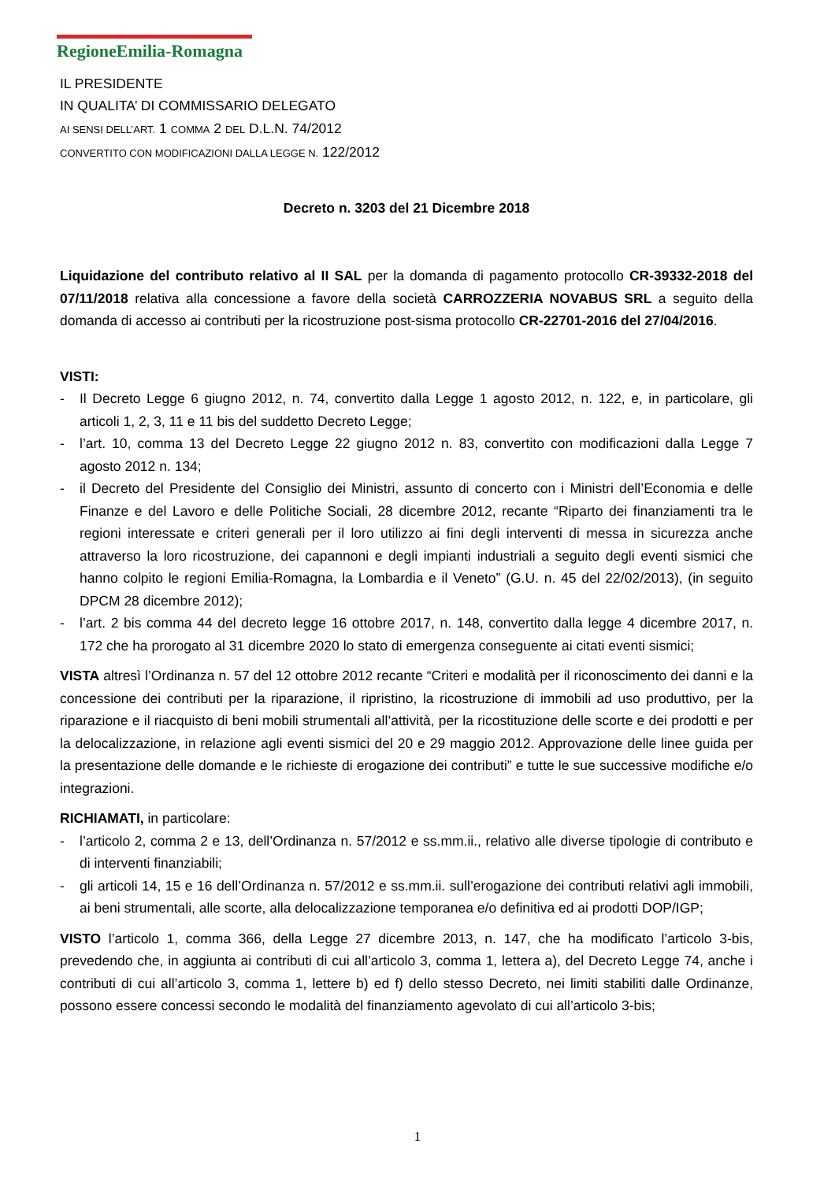RegioneEmilia-Romagna
IL PRESIDENTE
IN QUALITA’ DI COMMISSARIO DELEGATO
AI SENSI DELL’ART. 1 COMMA 2 DEL D.L.N. 74/2012
CONVERTITO CON MODIFICAZIONI DALLA LEGGE N. 122/2012
Decreto n. 3203 del 21 Dicembre 2018
Liquidazione del contributo relativo al II SAL per la domanda di pagamento protocollo CR-39332-2018 del 07/11/2018 relativa alla concessione a favore della società CARROZZERIA NOVABUS SRL a seguito della domanda di accesso ai contributi per la ricostruzione post-sisma protocollo CR-22701-2016 del 27/04/2016.
VISTI:
- Il Decreto Legge 6 giugno 2012, n. 74, convertito dalla Legge 1 agosto 2012, n. 122, e, in particolare, gli articoli 1, 2, 3, 11 e 11 bis del suddetto Decreto Legge;
- l’art. 10, comma 13 del Decreto Legge 22 giugno 2012 n. 83, convertito con modificazioni dalla Legge 7 agosto 2012 n. 134;
- il Decreto del Presidente del Consiglio dei Ministri, assunto di concerto con i Ministri dell’Economia e delle Finanze e del Lavoro e delle Politiche Sociali, 28 dicembre 2012, recante “Riparto dei finanziamenti tra le regioni interessate e criteri generali per il loro utilizzo ai fini degli interventi di messa in sicurezza anche attraverso la loro ricostruzione, dei capannoni e degli impianti industriali a seguito degli eventi sismici che hanno colpito le regioni Emilia-Romagna, la Lombardia e il Veneto” (G.U. n. 45 del 22/02/2013), (in seguito DPCM 28 dicembre 2012);
- l’art. 2 bis comma 44 del decreto legge 16 ottobre 2017, n. 148, convertito dalla legge 4 dicembre 2017, n. 172 che ha prorogato al 31 dicembre 2020 lo stato di emergenza conseguente ai citati eventi sismici;
VISTA altresì l’Ordinanza n. 57 del 12 ottobre 2012 recante “Criteri e modalità per il riconoscimento dei danni e la concessione dei contributi per la riparazione, il ripristino, la ricostruzione di immobili ad uso produttivo, per la riparazione e il riacquisto di beni mobili strumentali all’attività, per la ricostituzione delle scorte e dei prodotti e per la delocalizzazione, in relazione agli eventi sismici del 20 e 29 maggio 2012. Approvazione delle linee guida per la presentazione delle domande e le richieste di erogazione dei contributi” e tutte le sue successive modifiche e/o integrazioni.
RICHIAMATI, in particolare:
- l’articolo 2, comma 2 e 13, dell’Ordinanza n. 57/2012 e ss.mm.ii., relativo alle diverse tipologie di contributo e di interventi finanziabili;
- gli articoli 14, 15 e 16 dell’Ordinanza n. 57/2012 e ss.mm.ii. sull’erogazione dei contributi relativi agli immobili, ai beni strumentali, alle scorte, alla delocalizzazione temporanea e/o definitiva ed ai prodotti DOP/IGP;
VISTO l’articolo 1, comma 366, della Legge 27 dicembre 2013, n. 147, che ha modificato l’articolo 3-bis, prevedendo che, in aggiunta ai contributi di cui all’articolo 3, comma 1, lettera a), del Decreto Legge 74, anche i contributi di cui all’articolo 3, comma 1, lettere b) ed f) dello stesso Decreto, nei limiti stabiliti dalle Ordinanze, possono essere concessi secondo le modalità del finanziamento agevolato di cui all’articolo 3-bis;
1